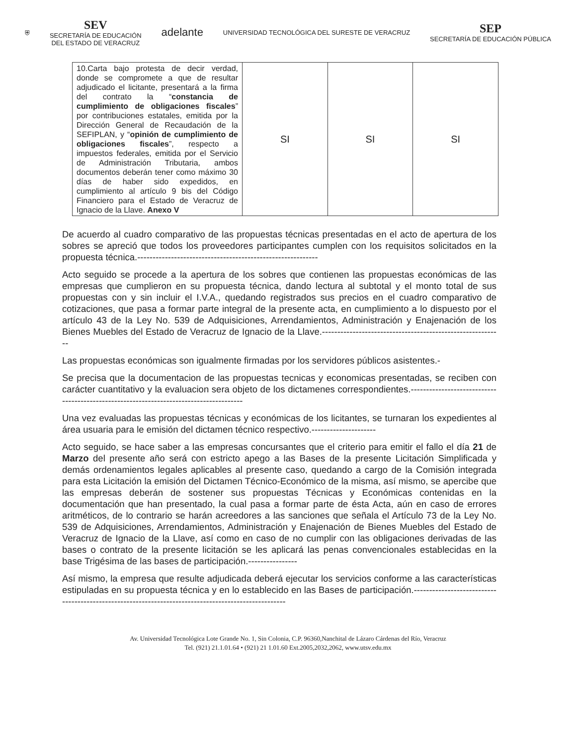⛨
SEV
SECRETARÍA DE EDUCACIÓN
DEL ESTADO DE VERACRUZ
adelante
UNIVERSIDAD TECNOLÓGICA DEL SURESTE DE VERACRUZ
SEP
SECRETARÍA DE EDUCACIÓN PÚBLICA
| 10.Carta bajo protesta de decir verdad, donde se compromete a que de resultar adjudicado el licitante, presentará a la firma del contrato la “ constancia de cumplimiento de obligaciones fiscales ” por contribuciones estatales, emitida por la Dirección General de Recaudación de la SEFIPLAN, y “ opinión de cumplimiento de obligaciones fiscales ”, respecto a impuestos federales, emitida por el Servicio de Administración Tributaria, ambos documentos deberán tener como máximo 30 días de haber sido expedidos, en cumplimiento al artículo 9 bis del Código Financiero para el Estado de Veracruz de Ignacio de la Llave. Anexo V | SI | SI | SI |
De acuerdo al cuadro comparativo de las propuestas técnicas presentadas en el acto de apertura de los sobres se apreció que todos los proveedores participantes cumplen con los requisitos solicitados en la propuesta técnica.-----------------------------------------------------------
Acto seguido se procede a la apertura de los sobres que contienen las propuestas económicas de las empresas que cumplieron en su propuesta técnica, dando lectura al subtotal y el monto total de sus propuestas con y sin incluir el I.V.A., quedando registrados sus precios en el cuadro comparativo de cotizaciones, que pasa a formar parte integral de la presente acta, en cumplimiento a lo dispuesto por el artículo 43 de la Ley No. 539 de Adquisiciones, Arrendamientos, Administración y Enajenación de los Bienes Muebles del Estado de Veracruz de Ignacio de la Llave.-----------------------------------------------------------
Las propuestas económicas son igualmente firmadas por los servidores públicos asistentes.-
Se precisa que la documentacion de las propuestas tecnicas y economicas presentadas, se reciben con carácter cuantitativo y la evaluacion sera objeto de los dictamenes correspondientes.---------------------------------------------------------------------------------------
Una vez evaluadas las propuestas técnicas y económicas de los licitantes, se turnaran los expedientes al área usuaria para le emisión del dictamen técnico respectivo.---------------------
Acto seguido, se hace saber a las empresas concursantes que el criterio para emitir el fallo el día 21 de Marzo del presente año será con estricto apego a las Bases de la presente Licitación Simplificada y demás ordenamientos legales aplicables al presente caso, quedando a cargo de la Comisión integrada para esta Licitación la emisión del Dictamen Técnico-Económico de la misma, así mismo, se apercibe que las empresas deberán de sostener sus propuestas Técnicas y Económicas contenidas en la documentación que han presentado, la cual pasa a formar parte de ésta Acta, aún en caso de errores aritméticos, de lo contrario se harán acreedores a las sanciones que señala el Artículo 73 de la Ley No. 539 de Adquisiciones, Arrendamientos, Administración y Enajenación de Bienes Muebles del Estado de Veracruz de Ignacio de la Llave, así como en caso de no cumplir con las obligaciones derivadas de las bases o contrato de la presente licitación se les aplicará las penas convencionales establecidas en la base Trigésima de las bases de participación.----------------
Así mismo, la empresa que resulte adjudicada deberá ejecutar los servicios conforme a las características estipuladas en su propuesta técnica y en lo establecido en las Bases de participación.----------------------------------------------------------------------------------------------------
Av. Universidad Tecnológica Lote Grande No. 1, Sin Colonia, C.P. 96360,Nanchital de Lázaro Cárdenas del Río, Veracruz
Tel. (921) 21.1.01.64 • (921) 21 1.01.60 Ext.2005,2032,2062, www.utsv.edu.mx